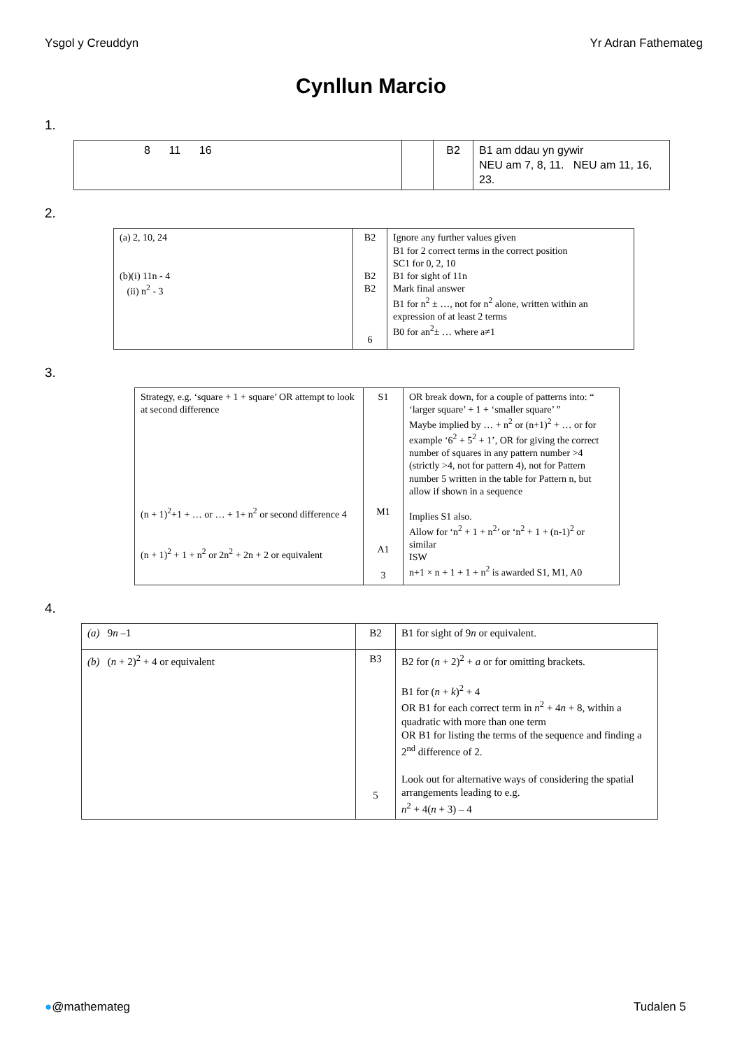Ysgol y Creuddyn Yr Adran Fathemateg
Cynllun Marcio
1.
| 8 11 16 | | B2 | B1 am ddau yn gywir NEU am 7, 8, 11. NEU am 11, 16, 23. |
2.
| (a) 2, 10, 24 (b)(i) 11n - 4 (ii) n<sup>2</sup> - 3 | B2 B2 B2 6 | Ignore any further values given B1 for 2 correct terms in the correct position SC1 for 0, 2, 10 B1 for sight of 11n Mark final answer B1 for n<sup>2</sup> ± …, not for n<sup>2</sup> alone, written within an expression of at least 2 terms B0 for an<sup>2</sup>± … where a≠1 |
3.
| Strategy, e.g. ‘square + 1 + square’ OR attempt to look at second difference (n + 1)<sup>2</sup>+1 + … or … + 1+ n<sup>2</sup> or second difference 4 (n + 1)<sup>2</sup> + 1 + n<sup>2</sup> or 2n<sup>2</sup> + 2n + 2 or equivalent | S1 M1 A1 3 | OR break down, for a couple of patterns into: “ ‘larger square’ + 1 + ‘smaller square’ ” Maybe implied by … + n<sup>2</sup> or (n+1)<sup>2</sup> + … or for example ‘6<sup>2</sup> + 5<sup>2</sup> + 1’, OR for giving the correct number of squares in any pattern number >4 (strictly >4, not for pattern 4), not for Pattern number 5 written in the table for Pattern n, but allow if shown in a sequence Implies S1 also. Allow for ‘n<sup>2</sup> + 1 + n<sup>2</sup>’ or ‘n<sup>2</sup> + 1 + (n-1)<sup>2</sup> or similar ISW n+1 × n + 1 + 1 + n<sup>2</sup> is awarded S1, M1, A0 |
4.
| (a) 9 n –1 | B2 | B1 for sight of 9 n or equivalent. |
| (b) ( n + 2)<sup>2</sup> + 4 or equivalent | B3 5 | B2 for ( n + 2)<sup>2</sup> + a or for omitting brackets. B1 for ( n + k )<sup>2</sup> + 4 OR B1 for each correct term in n<sup>2</sup> + 4 n + 8, within a quadratic with more than one term OR B1 for listing the terms of the sequence and finding a 2<sup>nd</sup> difference of 2. Look out for alternative ways of considering the spatial arrangements leading to e.g. n<sup>2</sup> + 4( n + 3) – 4 |
●@mathemateg Tudalen 5